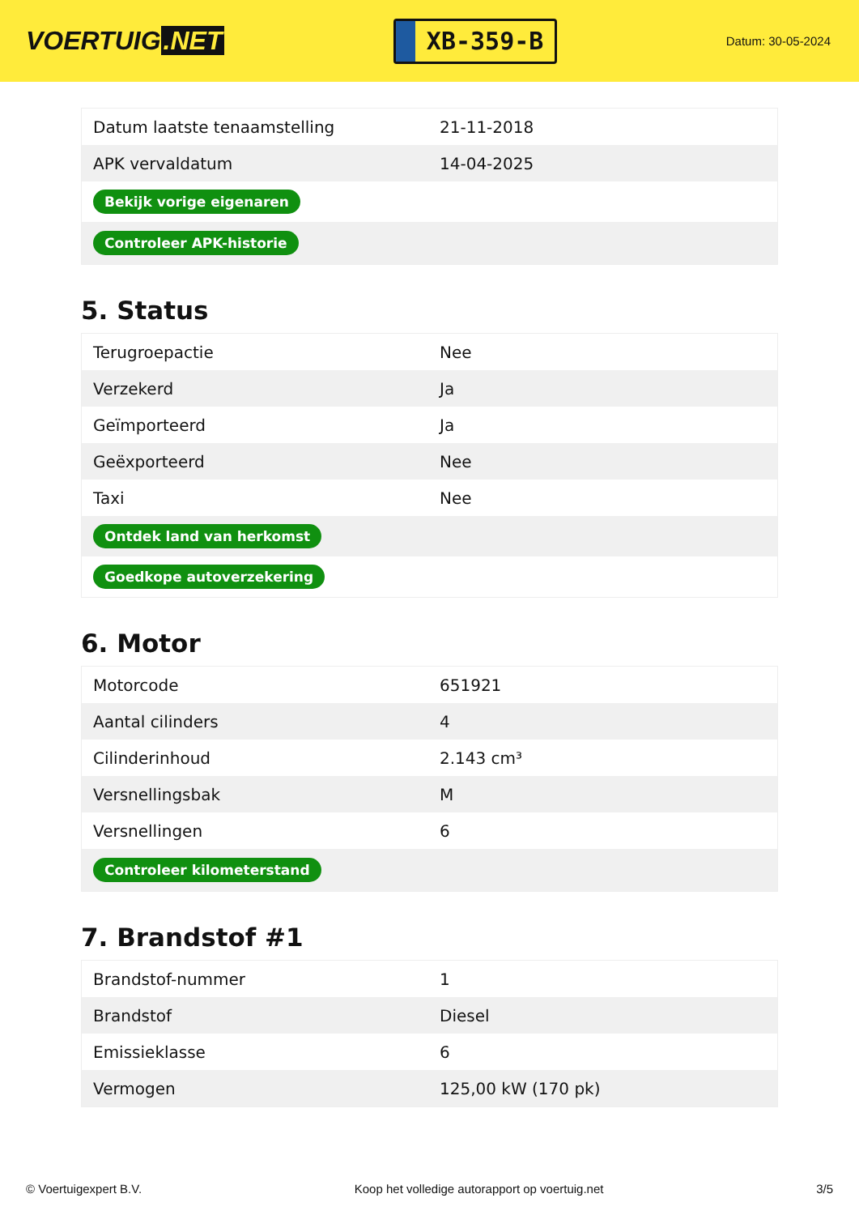VOERTUIG.NET
XB-359-B
Datum: 30-05-2024
| Datum laatste tenaamstelling | 21-11-2018 |
| APK vervaldatum | 14-04-2025 |
| Bekijk vorige eigenaren | |
| Controleer APK-historie | |
5. Status
| Terugroepactie | Nee |
| Verzekerd | Ja |
| Geïmporteerd | Ja |
| Geëxporteerd | Nee |
| Taxi | Nee |
| Ontdek land van herkomst | |
| Goedkope autoverzekering | |
6. Motor
| Motorcode | 651921 |
| Aantal cilinders | 4 |
| Cilinderinhoud | 2.143 cm³ |
| Versnellingsbak | M |
| Versnellingen | 6 |
| Controleer kilometerstand | |
7. Brandstof #1
| Brandstof-nummer | 1 |
| Brandstof | Diesel |
| Emissieklasse | 6 |
| Vermogen | 125,00 kW (170 pk) |
© Voertuigexpert B.V. Koop het volledige autorapport op voertuig.net 3/5